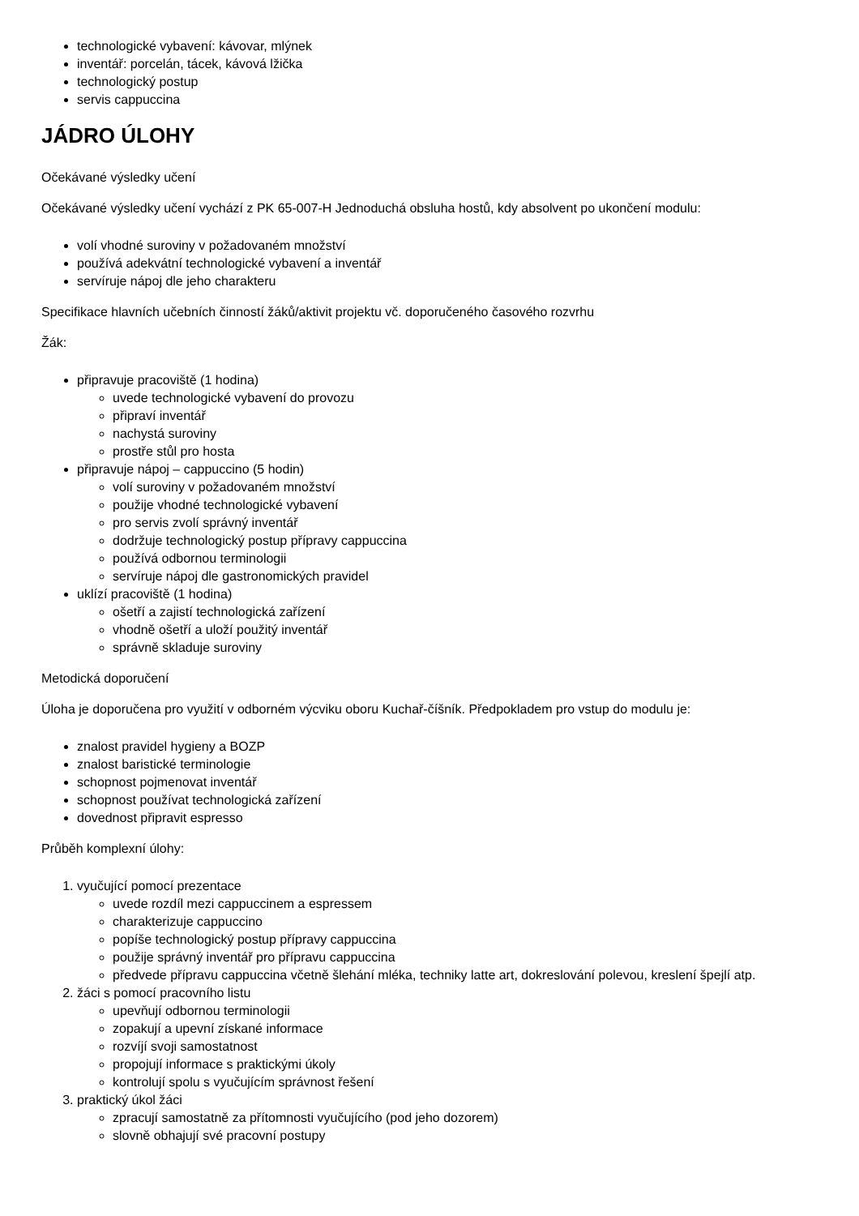technologické vybavení: kávovar, mlýnek
inventář: porcelán, tácek, kávová lžička
technologický postup
servis cappuccina
JÁDRO ÚLOHY
Očekávané výsledky učení
Očekávané výsledky učení vychází z PK 65-007-H Jednoduchá obsluha hostů, kdy absolvent po ukončení modulu:
volí vhodné suroviny v požadovaném množství
používá adekvátní technologické vybavení a inventář
servíruje nápoj dle jeho charakteru
Specifikace hlavních učebních činností žáků/aktivit projektu vč. doporučeného časového rozvrhu
Žák:
připravuje pracoviště (1 hodina)
uvede technologické vybavení do provozu
připraví inventář
nachystá suroviny
prostře stůl pro hosta
připravuje nápoj – cappuccino (5 hodin)
volí suroviny v požadovaném množství
použije vhodné technologické vybavení
pro servis zvolí správný inventář
dodržuje technologický postup přípravy cappuccina
používá odbornou terminologii
servíruje nápoj dle gastronomických pravidel
uklízí pracoviště (1 hodina)
ošetří a zajistí technologická zařízení
vhodně ošetří a uloží použitý inventář
správně skladuje suroviny
Metodická doporučení
Úloha je doporučena pro využití v odborném výcviku oboru Kuchař-číšník. Předpokladem pro vstup do modulu je:
znalost pravidel hygieny a BOZP
znalost baristické terminologie
schopnost pojmenovat inventář
schopnost používat technologická zařízení
dovednost připravit espresso
Průběh komplexní úlohy:
1. vyučující pomocí prezentace
uvede rozdíl mezi cappuccinem a espressem
charakterizuje cappuccino
popíše technologický postup přípravy cappuccina
použije správný inventář pro přípravu cappuccina
předvede přípravu cappuccina včetně šlehání mléka, techniky latte art, dokreslování polevou, kreslení špejlí atp.
2. žáci s pomocí pracovního listu
upevňují odbornou terminologii
zopakují a upevní získané informace
rozvíjí svoji samostatnost
propojují informace s praktickými úkoly
kontrolují spolu s vyučujícím správnost řešení
3. praktický úkol žáci
zpracují samostatně za přítomnosti vyučujícího (pod jeho dozorem)
slovně obhajují své pracovní postupy